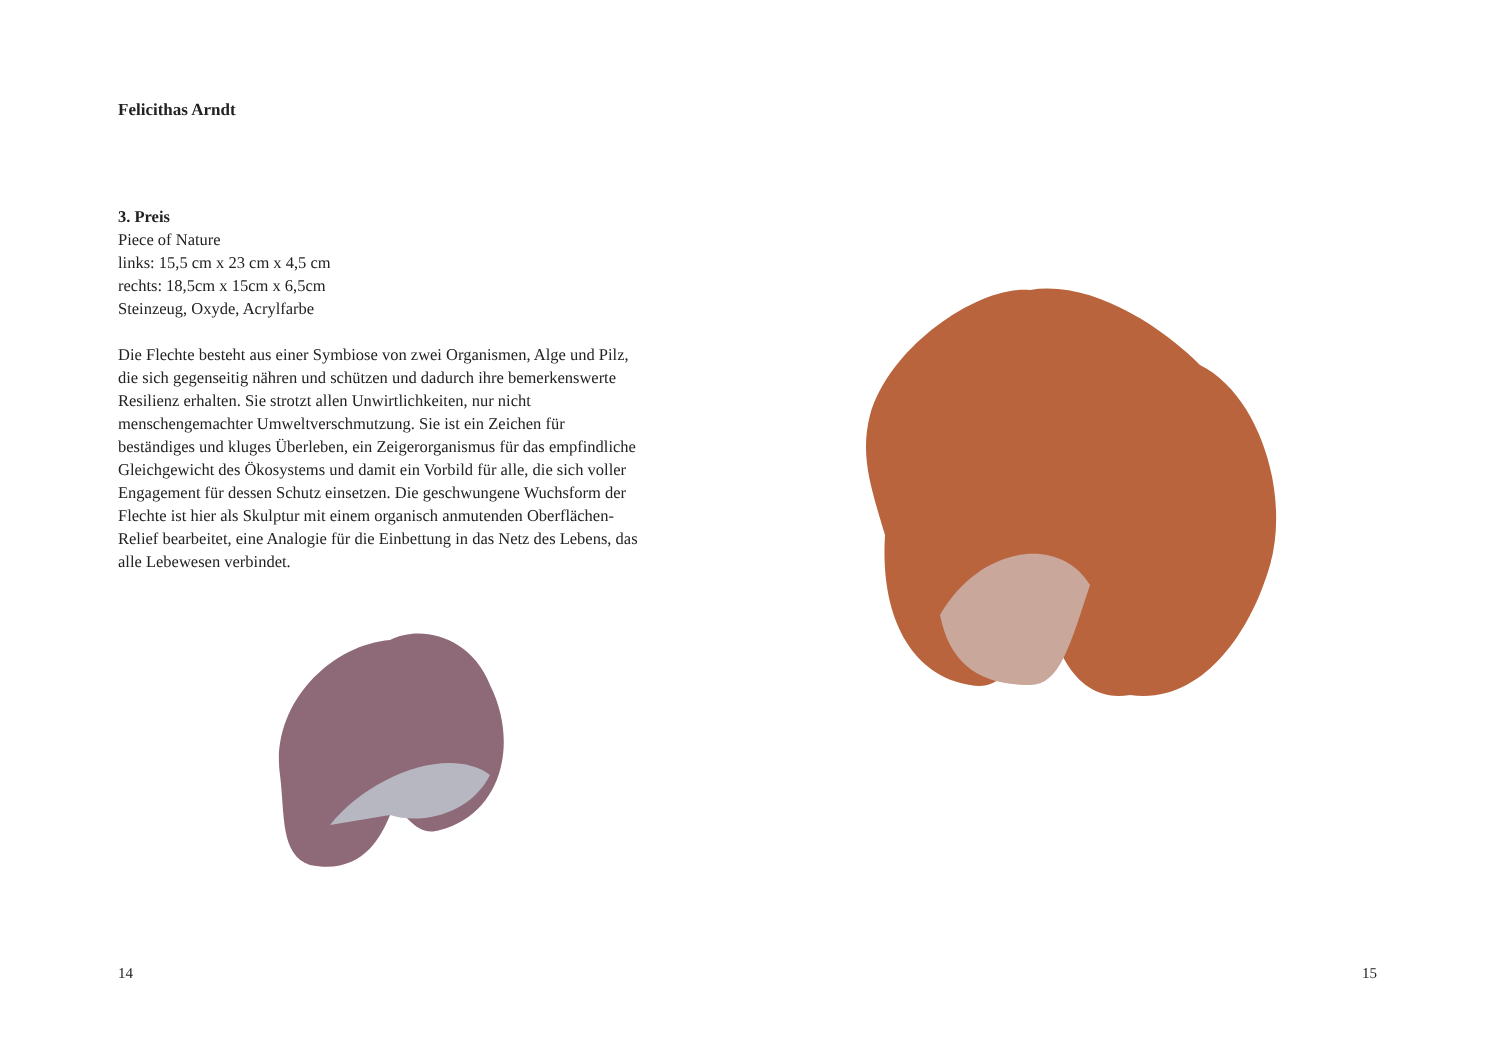Felicithas Arndt
3. Preis
Piece of Nature
links: 15,5 cm x 23 cm x 4,5 cm
rechts: 18,5cm x 15cm x 6,5cm
Steinzeug, Oxyde, Acrylfarbe
Die Flechte besteht aus einer Symbiose von zwei Organismen, Alge und Pilz, die sich gegenseitig nähren und schützen und dadurch ihre bemerkenswerte Resilienz erhalten. Sie strotzt allen Unwirtlichkeiten, nur nicht menschengemachter Umweltverschmutzung. Sie ist ein Zeichen für beständiges und kluges Überleben, ein Zeigerorganismus für das empfindliche Gleichgewicht des Ökosystems und damit ein Vorbild für alle, die sich voller Engagement für dessen Schutz einsetzen. Die geschwungene Wuchsform der Flechte ist hier als Skulptur mit einem organisch anmutenden Oberflächen-Relief bearbeitet, eine Analogie für die Einbettung in das Netz des Lebens, das alle Lebewesen verbindet.
14 15